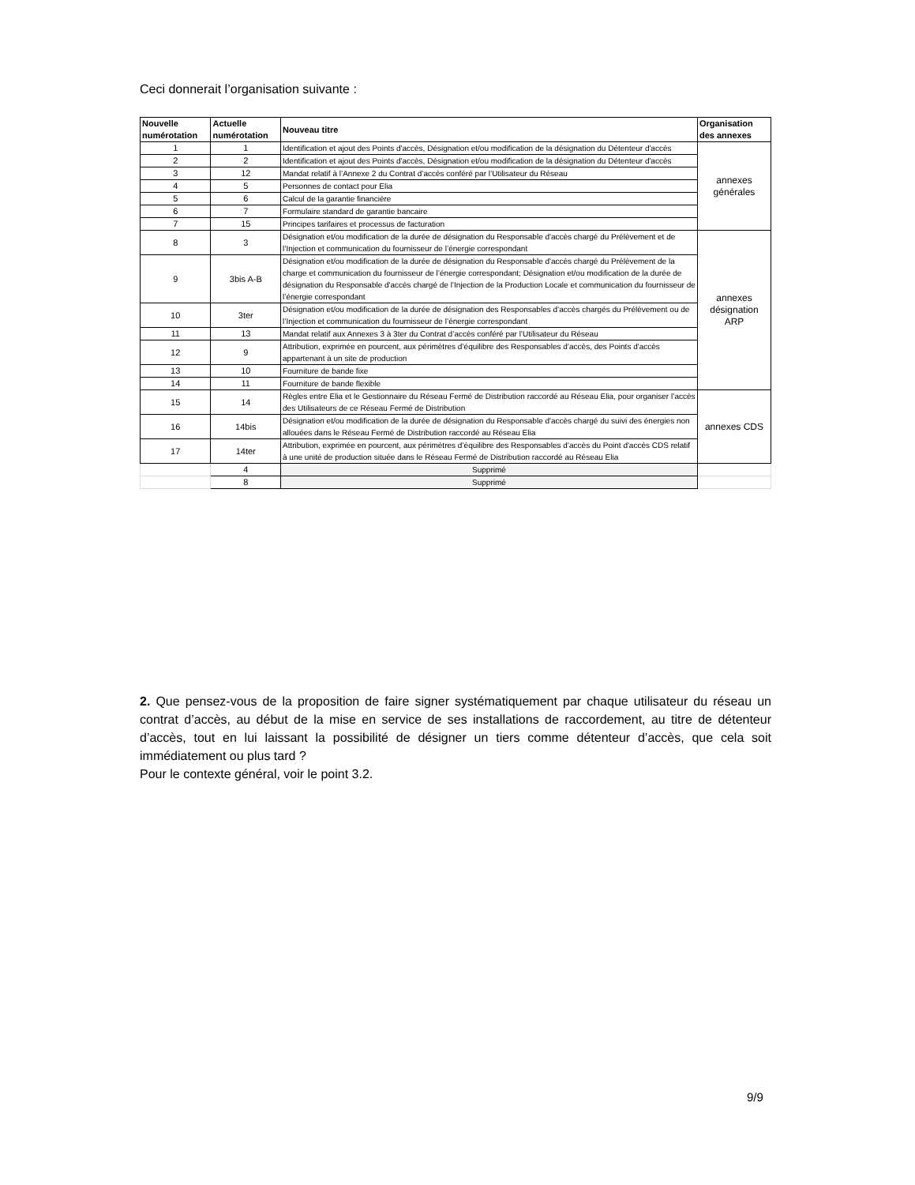Ceci donnerait l’organisation suivante :
| Nouvelle numérotation | Actuelle numérotation | Nouveau titre | Organisation des annexes |
| --- | --- | --- | --- |
| 1 | 1 | Identification et ajout des Points d'accès, Désignation et/ou modification de la désignation du Détenteur d'accès | annexes générales |
| 2 | 2 | Identification et ajout des Points d'accès, Désignation et/ou modification de la désignation du Détenteur d'accès | |
| 3 | 12 | Mandat relatif à l’Annexe 2 du Contrat d’accès conféré par l’Utilisateur du Réseau | |
| 4 | 5 | Personnes de contact pour Elia | |
| 5 | 6 | Calcul de la garantie financière | |
| 6 | 7 | Formulaire standard de garantie bancaire | |
| 7 | 15 | Principes tarifaires et processus de facturation | |
| 8 | 3 | Désignation et/ou modification de la durée de désignation du Responsable d'accès chargé du Prélèvement et de l’Injection et communication du fournisseur de l’énergie correspondant | annexes désignation ARP |
| 9 | 3bis A-B | Désignation et/ou modification de la durée de désignation du Responsable d'accès chargé du Prélèvement de la charge et communication du fournisseur de l’énergie correspondant; Désignation et/ou modification de la durée de désignation du Responsable d'accès chargé de l’Injection de la Production Locale et communication du fournisseur de l’énergie correspondant | |
| 10 | 3ter | Désignation et/ou modification de la durée de désignation des Responsables d’accès chargés du Prélèvement ou de l’Injection et communication du fournisseur de l’énergie correspondant | |
| 11 | 13 | Mandat relatif aux Annexes 3 à 3ter du Contrat d’accès conféré par l’Utilisateur du Réseau | |
| 12 | 9 | Attribution, exprimée en pourcent, aux périmètres d’équilibre des Responsables d’accès, des Points d'accès appartenant à un site de production | |
| 13 | 10 | Fourniture de bande fixe | |
| 14 | 11 | Fourniture de bande flexible | |
| 15 | 14 | Règles entre Elia et le Gestionnaire du Réseau Fermé de Distribution raccordé au Réseau Elia, pour organiser l’accès des Utilisateurs de ce Réseau Fermé de Distribution | annexes CDS |
| 16 | 14bis | Désignation et/ou modification de la durée de désignation du Responsable d'accès chargé du suivi des énergies non allouées dans le Réseau Fermé de Distribution raccordé au Réseau Elia | |
| 17 | 14ter | Attribution, exprimée en pourcent, aux périmètres d’équilibre des Responsables d’accès du Point d'accès CDS relatif à une unité de production située dans le Réseau Fermé de Distribution raccordé au Réseau Elia | |
| | 4 | Supprimé | |
| | 8 | Supprimé | |
2. Que pensez-vous de la proposition de faire signer systématiquement par chaque utilisateur du réseau un contrat d’accès, au début de la mise en service de ses installations de raccordement, au titre de détenteur d’accès, tout en lui laissant la possibilité de désigner un tiers comme détenteur d’accès, que cela soit immédiatement ou plus tard ?
Pour le contexte général, voir le point 3.2.
9/9